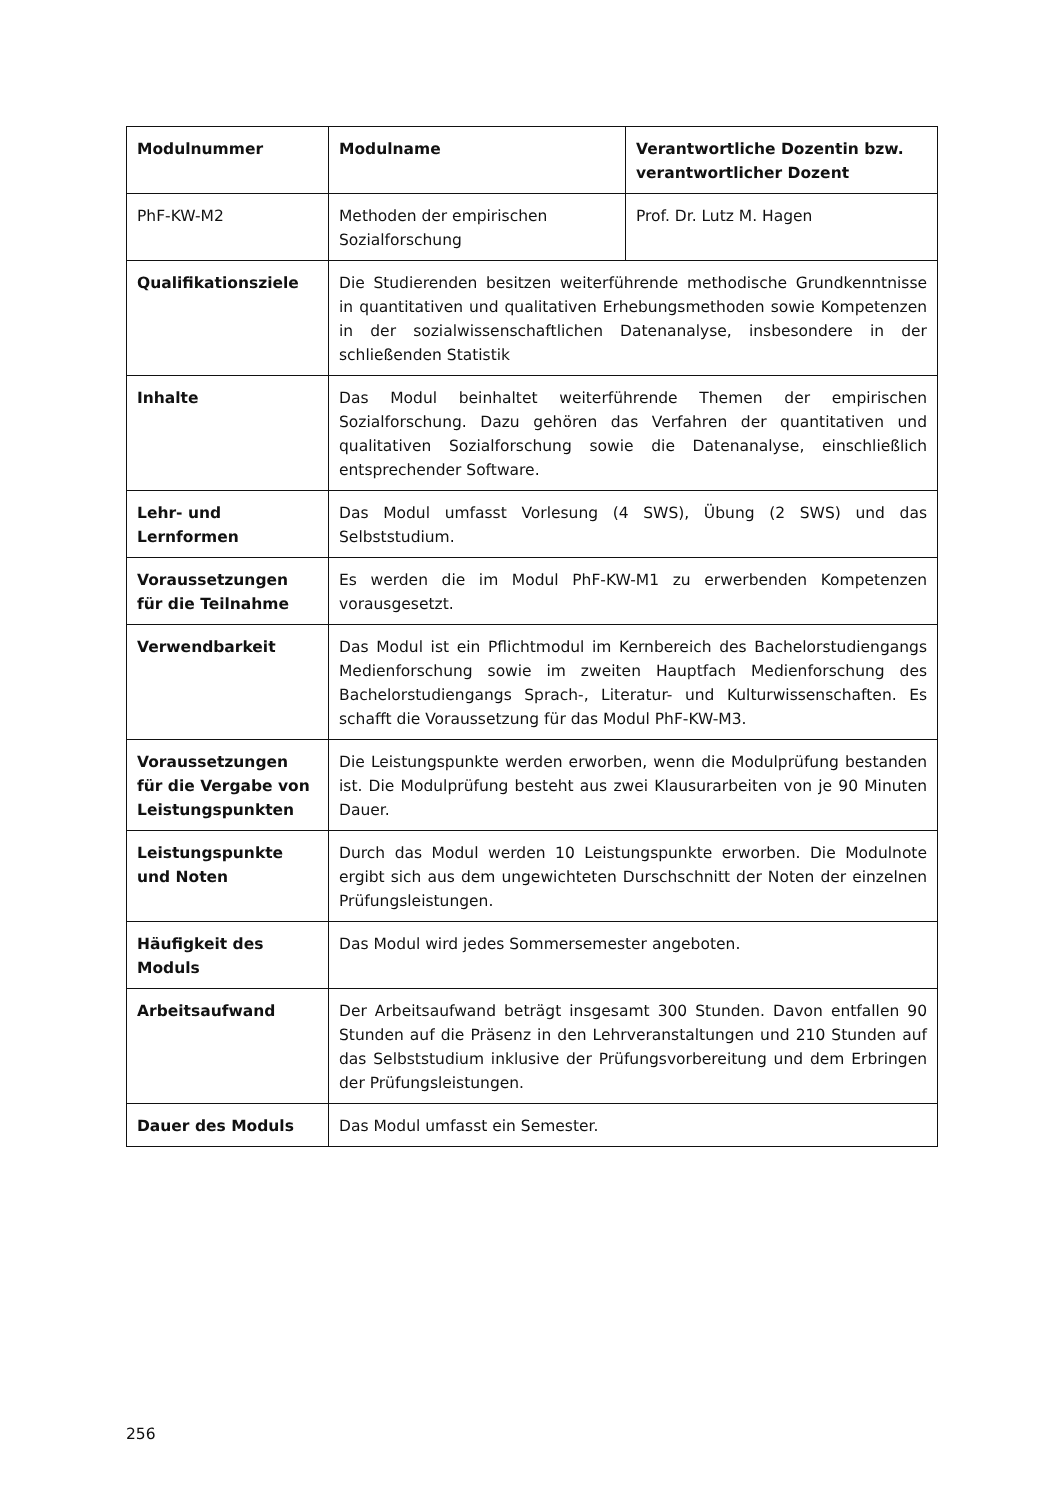| Modulnummer | Modulname | Verantwortliche Dozentin bzw. verantwortlicher Dozent |
| --- | --- | --- |
| PhF-KW-M2 | Methoden der empirischen Sozialforschung | Prof. Dr. Lutz M. Hagen |
| Qualifikationsziele | Die Studierenden besitzen weiterführende methodische Grundkenntnisse in quantitativen und qualitativen Erhebungs­methoden sowie Kompetenzen in der sozialwissenschaftlichen Datenanalyse, insbesondere in der schließenden Statistik | |
| Inhalte | Das Modul beinhaltet weiterführende Themen der empirischen Sozialforschung. Dazu gehören das Verfahren der quantitativen und qualitativen Sozialforschung sowie die Datenanalyse, einschließlich entsprechender Software. | |
| Lehr- und Lernformen | Das Modul umfasst Vorlesung (4 SWS), Übung (2 SWS) und das Selbststudium. | |
| Voraussetzungen für die Teilnahme | Es werden die im Modul PhF-KW-M1 zu erwerbenden Kompetenzen vorausgesetzt. | |
| Verwendbarkeit | Das Modul ist ein Pflichtmodul im Kernbereich des Bachelorstudiengangs Medienforschung sowie im zweiten Hauptfach Medienforschung des Bachelorstudiengangs Sprach-, Literatur- und Kulturwissenschaften. Es schafft die Voraussetzung für das Modul PhF-KW-M3. | |
| Voraussetzungen für die Vergabe von Leistungspunkten | Die Leistungspunkte werden erworben, wenn die Modulprüfung bestanden ist. Die Modulprüfung besteht aus zwei Klausurarbeiten von je 90 Minuten Dauer. | |
| Leistungspunkte und Noten | Durch das Modul werden 10 Leistungspunkte erworben. Die Modulnote ergibt sich aus dem ungewichteten Durschschnitt der Noten der einzelnen Prüfungsleistungen. | |
| Häufigkeit des Moduls | Das Modul wird jedes Sommersemester angeboten. | |
| Arbeitsaufwand | Der Arbeitsaufwand beträgt insgesamt 300 Stunden. Davon entfallen 90 Stunden auf die Präsenz in den Lehrveranstaltungen und 210 Stunden auf das Selbststudium inklusive der Prüfungsvorbereitung und dem Erbringen der Prüfungsleistungen. | |
| Dauer des Moduls | Das Modul umfasst ein Semester. | |
256